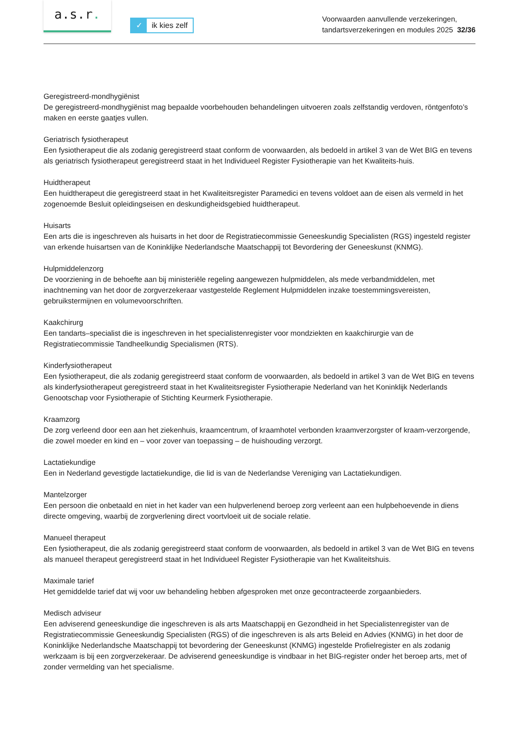a.s.r.
✓ ik kies zelf
Voorwaarden aanvullende verzekeringen,
tandartsverzekeringen en modules 2025 32/36
Geregistreerd-mondhygiënist
De geregistreerd-mondhygiënist mag bepaalde voorbehouden behandelingen uitvoeren zoals zelfstandig verdoven, röntgenfoto’s maken en eerste gaatjes vullen.
Geriatrisch fysiotherapeut
Een fysiotherapeut die als zodanig geregistreerd staat conform de voorwaarden, als bedoeld in artikel 3 van de Wet BIG en tevens als geriatrisch fysiotherapeut geregistreerd staat in het Individueel Register Fysiotherapie van het Kwaliteits-huis.
Huidtherapeut
Een huidtherapeut die geregistreerd staat in het Kwaliteitsregister Paramedici en tevens voldoet aan de eisen als vermeld in het zogenoemde Besluit opleidingseisen en deskundigheidsgebied huidtherapeut.
Huisarts
Een arts die is ingeschreven als huisarts in het door de Registratiecommissie Geneeskundig Specialisten (RGS) ingesteld register van erkende huisartsen van de Koninklijke Nederlandsche Maatschappij tot Bevordering der Geneeskunst (KNMG).
Hulpmiddelenzorg
De voorziening in de behoefte aan bij ministeriële regeling aangewezen hulpmiddelen, als mede verbandmiddelen, met inachtneming van het door de zorgverzekeraar vastgestelde Reglement Hulpmiddelen inzake toestemmingsvereisten, gebruikstermijnen en volumevoorschriften.
Kaakchirurg
Een tandarts–specialist die is ingeschreven in het specialistenregister voor mondziekten en kaakchirurgie van de Registratiecommissie Tandheelkundig Specialismen (RTS).
Kinderfysiotherapeut
Een fysiotherapeut, die als zodanig geregistreerd staat conform de voorwaarden, als bedoeld in artikel 3 van de Wet BIG en tevens als kinderfysiotherapeut geregistreerd staat in het Kwaliteitsregister Fysiotherapie Nederland van het Koninklijk Nederlands Genootschap voor Fysiotherapie of Stichting Keurmerk Fysiotherapie.
Kraamzorg
De zorg verleend door een aan het ziekenhuis, kraamcentrum, of kraamhotel verbonden kraamverzorgster of kraam-verzorgende, die zowel moeder en kind en – voor zover van toepassing – de huishouding verzorgt.
Lactatiekundige
Een in Nederland gevestigde lactatiekundige, die lid is van de Nederlandse Vereniging van Lactatiekundigen.
Mantelzorger
Een persoon die onbetaald en niet in het kader van een hulpverlenend beroep zorg verleent aan een hulpbehoevende in diens directe omgeving, waarbij de zorgverlening direct voortvloeit uit de sociale relatie.
Manueel therapeut
Een fysiotherapeut, die als zodanig geregistreerd staat conform de voorwaarden, als bedoeld in artikel 3 van de Wet BIG en tevens als manueel therapeut geregistreerd staat in het Individueel Register Fysiotherapie van het Kwaliteitshuis.
Maximale tarief
Het gemiddelde tarief dat wij voor uw behandeling hebben afgesproken met onze gecontracteerde zorgaanbieders.
Medisch adviseur
Een adviserend geneeskundige die ingeschreven is als arts Maatschappij en Gezondheid in het Specialistenregister van de Registratiecommissie Geneeskundig Specialisten (RGS) of die ingeschreven is als arts Beleid en Advies (KNMG) in het door de Koninklijke Nederlandsche Maatschappij tot bevordering der Geneeskunst (KNMG) ingestelde Profielregister en als zodanig werkzaam is bij een zorgverzekeraar. De adviserend geneeskundige is vindbaar in het BIG-register onder het beroep arts, met of zonder vermelding van het specialisme.